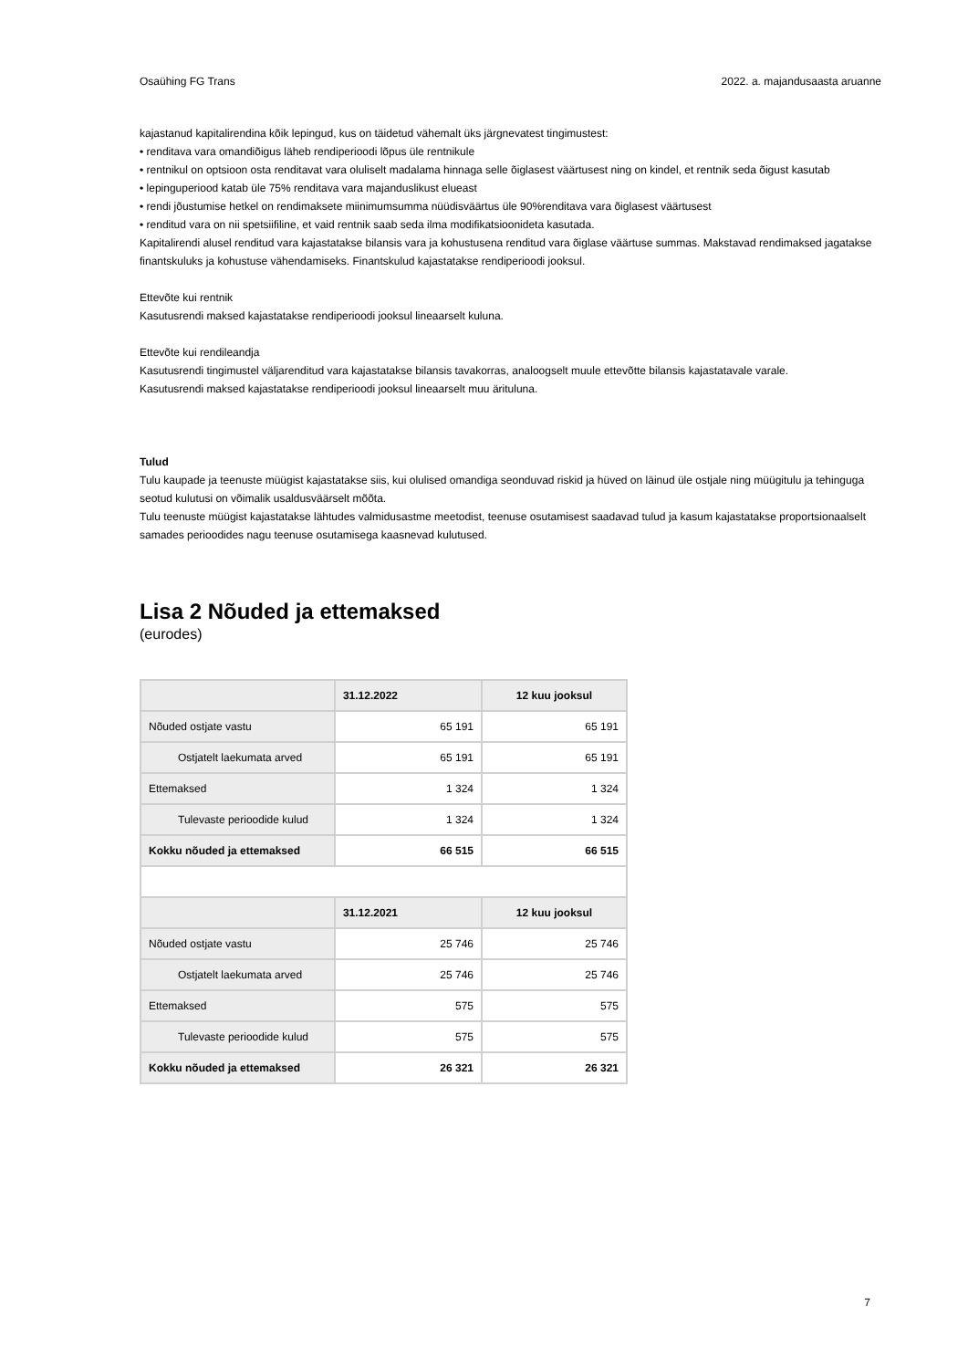Osaühing FG Trans 2022. a. majandusaasta aruanne
kajastanud kapitalirendina kõik lepingud, kus on täidetud vähemalt üks järgnevatest tingimustest:
• renditava vara omandiõigus läheb rendiperioodi lõpus üle rentnikule
• rentnikul on optsioon osta renditavat vara oluliselt madalama hinnaga selle õiglasest väärtusest ning on kindel, et rentnik seda õigust kasutab
• lepinguperiood katab üle 75% renditava vara majanduslikust elueast
• rendi jõustumise hetkel on rendimaksete miinimumsumma nüüdisväärtus üle 90%renditava vara õiglasest väärtusest
• renditud vara on nii spetsiifiline, et vaid rentnik saab seda ilma modifikatsioonideta kasutada.
Kapitalirendi alusel renditud vara kajastatakse bilansis vara ja kohustusena renditud vara õiglase väärtuse summas. Makstavad rendimaksed jagatakse finantskuluks ja kohustuse vähendamiseks. Finantskulud kajastatakse rendiperioodi jooksul.
Ettevõte kui rentnik
Kasutusrendi maksed kajastatakse rendiperioodi jooksul lineaarselt kuluna.
Ettevõte kui rendileandja
Kasutusrendi tingimustel väljarenditud vara kajastatakse bilansis tavakorras, analoogselt muule ettevõtte bilansis kajastatavale varale.
Kasutusrendi maksed kajastatakse rendiperioodi jooksul lineaarselt muu ärituluna.
Tulud
Tulu kaupade ja teenuste müügist kajastatakse siis, kui olulised omandiga seonduvad riskid ja hüved on läinud üle ostjale ning müügitulu ja tehinguga seotud kulutusi on võimalik usaldusväärselt mõõta.
Tulu teenuste müügist kajastatakse lähtudes valmidusastme meetodist, teenuse osutamisest saadavad tulud ja kasum kajastatakse proportsionaalselt samades perioodides nagu teenuse osutamisega kaasnevad kulutused.
Lisa 2 Nõuded ja ettemaksed
(eurodes)
| | 31.12.2022 | 12 kuu jooksul |
| --- | --- | --- |
| Nõuded ostjate vastu | 65 191 | 65 191 |
| Ostjatelt laekumata arved | 65 191 | 65 191 |
| Ettemaksed | 1 324 | 1 324 |
| Tulevaste perioodide kulud | 1 324 | 1 324 |
| Kokku nõuded ja ettemaksed | 66 515 | 66 515 |
| | 31.12.2021 | 12 kuu jooksul |
| Nõuded ostjate vastu | 25 746 | 25 746 |
| Ostjatelt laekumata arved | 25 746 | 25 746 |
| Ettemaksed | 575 | 575 |
| Tulevaste perioodide kulud | 575 | 575 |
| Kokku nõuded ja ettemaksed | 26 321 | 26 321 |
7